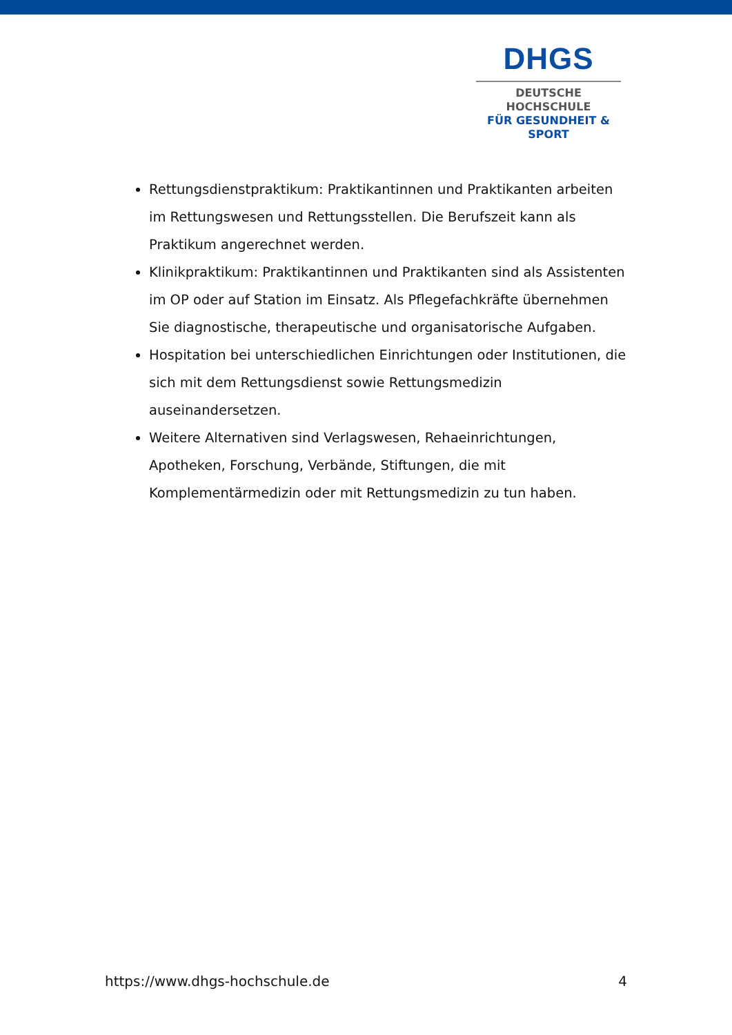DHGS
DEUTSCHE HOCHSCHULE
FÜR GESUNDHEIT & SPORT
Rettungsdienstpraktikum: Praktikantinnen und Praktikanten arbeiten im Rettungswesen und Rettungsstellen. Die Berufszeit kann als Praktikum angerechnet werden.
Klinikpraktikum: Praktikantinnen und Praktikanten sind als Assistenten im OP oder auf Station im Einsatz. Als Pflegefachkräfte übernehmen Sie diagnostische, therapeutische und organisatorische Aufgaben.
Hospitation bei unterschiedlichen Einrichtungen oder Institutionen, die sich mit dem Rettungsdienst sowie Rettungsmedizin auseinandersetzen.
Weitere Alternativen sind Verlagswesen, Rehaeinrichtungen, Apotheken, Forschung, Verbände, Stiftungen, die mit Komplementärmedizin oder mit Rettungsmedizin zu tun haben.
https://www.dhgs-hochschule.de 4